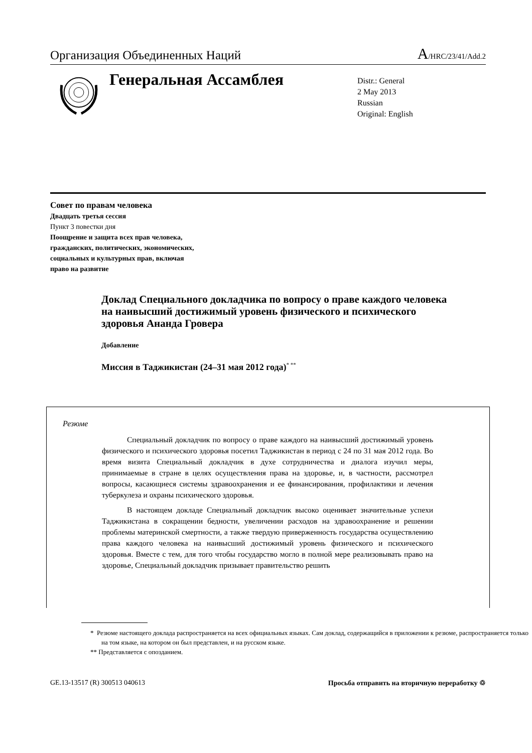Организация Объединенных Наций A/HRC/23/41/Add.2
Генеральная Ассамблея
Distr.: General
2 May 2013
Russian
Original: English
Совет по правам человека
Двадцать третья сессия
Пункт 3 повестки дня
Поощрение и защита всех прав человека,
гражданских, политических, экономических,
социальных и культурных прав, включая
право на развитие
Доклад Специального докладчика по вопросу о праве каждого человека на наивысший достижимый уровень физического и психического здоровья Ананда Гровера
Добавление
Миссия в Таджикистан (24–31 мая 2012 года)<sup>* **</sup>
Резюме
Специальный докладчик по вопросу о праве каждого на наивысший достижимый уровень физического и психического здоровья посетил Таджикистан в период с 24 по 31 мая 2012 года. Во время визита Специальный докладчик в духе сотрудничества и диалога изучил меры, принимаемые в стране в целях осуществления права на здоровье, и, в частности, рассмотрел вопросы, касающиеся системы здравоохранения и ее финансирования, профилактики и лечения туберкулеза и охраны психического здоровья.
В настоящем докладе Специальный докладчик высоко оценивает значительные успехи Таджикистана в сокращении бедности, увеличении расходов на здравоохранение и решении проблемы материнской смертности, а также твердую приверженность государства осуществлению права каждого человека на наивысший достижимый уровень физического и психического здоровья. Вместе с тем, для того чтобы государство могло в полной мере реализовывать право на здоровье, Специальный докладчик призывает правительство решить
* Резюме настоящего доклада распространяется на всех официальных языках. Сам доклад, содержащийся в приложении к резюме, распространяется только на том языке, на котором он был представлен, и на русском языке.
** Представляется с опозданием.
GE.13-13517 (R) 300513 040613 Просьба отправить на вторичную переработку ♲